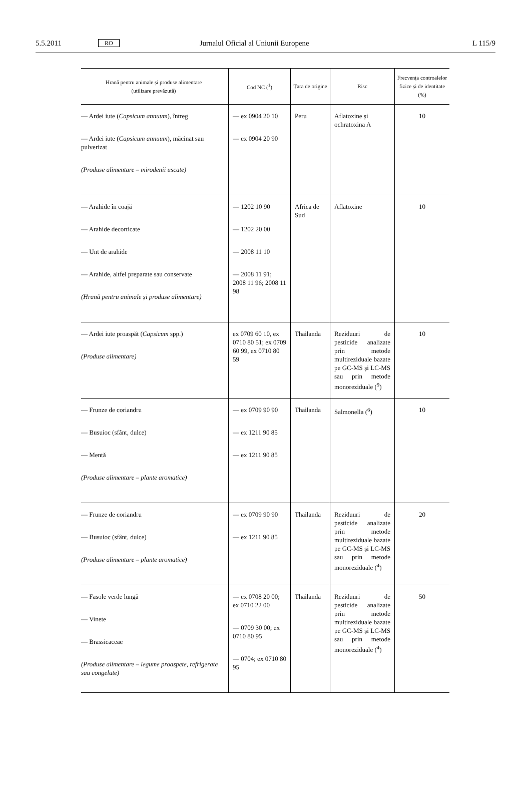5.5.2011 RO Jurnalul Oficial al Uniunii Europene L 115/9
| Hrană pentru animale și produse alimentare (utilizare prevăzută) | Cod NC (<sup>1</sup>) | Țara de origine | Risc | Frecvența controalelor fizice și de identitate (%) |
| --- | --- | --- | --- | --- |
| — Ardei iute ( Capsicum annuum ), întreg — Ardei iute ( Capsicum annuum ), măcinat sau pulverizat (Produse alimentare – mirodenii uscate) | — ex 0904 20 10 — ex 0904 20 90 | Peru | Aflatoxine și ochratoxina A | 10 |
| — Arahide în coajă — Arahide decorticate — Unt de arahide — Arahide, altfel preparate sau conservate (Hrană pentru animale și produse alimentare) | — 1202 10 90 — 1202 20 00 — 2008 11 10 — 2008 11 91; 2008 11 96; 2008 11 98 | Africa de Sud | Aflatoxine | 10 |
| — Ardei iute proaspăt ( Capsicum spp.) (Produse alimentare) | ex 0709 60 10, ex 0710 80 51; ex 0709 60 99, ex 0710 80 59 | Thailanda | Reziduuri de pesticide analizate prin metode multireziduale bazate pe GC-MS și LC-MS sau prin metode monoreziduale (<sup>9</sup>) | 10 |
| — Frunze de coriandru — Busuioc (sfânt, dulce) — Mentă (Produse alimentare – plante aromatice) | — ex 0709 90 90 — ex 1211 90 85 — ex 1211 90 85 | Thailanda | Salmonella (<sup>6</sup>) | 10 |
| — Frunze de coriandru — Busuioc (sfânt, dulce) (Produse alimentare – plante aromatice) | — ex 0709 90 90 — ex 1211 90 85 | Thailanda | Reziduuri de pesticide analizate prin metode multireziduale bazate pe GC-MS și LC-MS sau prin metode monoreziduale (<sup>4</sup>) | 20 |
| — Fasole verde lungă — Vinete — Brassicaceae (Produse alimentare – legume proaspete, refrigerate sau congelate) | — ex 0708 20 00; ex 0710 22 00 — 0709 30 00; ex 0710 80 95 — 0704; ex 0710 80 95 | Thailanda | Reziduuri de pesticide analizate prin metode multireziduale bazate pe GC-MS și LC-MS sau prin metode monoreziduale (<sup>4</sup>) | 50 |